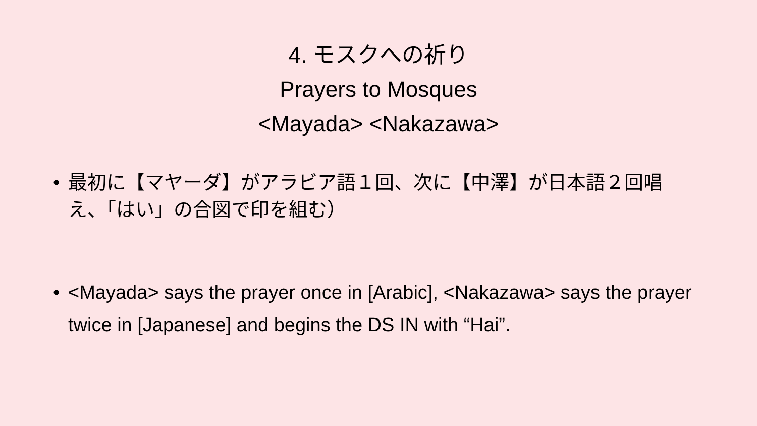4. モスクへの祈り
Prayers to Mosques
<Mayada> <Nakazawa>
• 最初に【マヤーダ】がアラビア語１回、次に【中澤】が日本語２回唱え、「はい」の合図で印を組む）
• <Mayada> says the prayer once in [Arabic], <Nakazawa> says the prayer twice in [Japanese] and begins the DS IN with “Hai”.